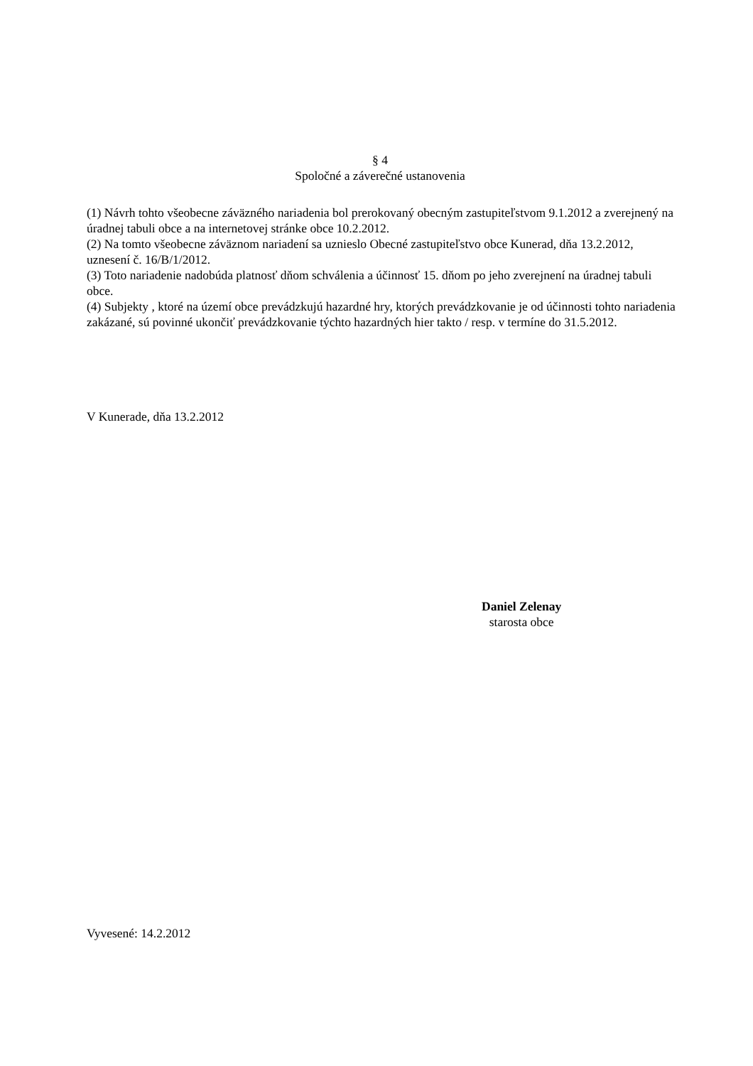§ 4
Spoločné a záverečné ustanovenia
(1) Návrh tohto všeobecne záväzného nariadenia bol prerokovaný obecným zastupiteľstvom 9.1.2012 a zverejnený na úradnej tabuli obce a na internetovej stránke obce 10.2.2012.
(2) Na tomto všeobecne záväznom nariadení sa uznieslo Obecné zastupiteľstvo obce Kunerad, dňa 13.2.2012, uznesení č. 16/B/1/2012.
(3) Toto nariadenie nadobúda platnosť dňom schválenia a účinnosť 15. dňom po jeho zverejnení na úradnej tabuli obce.
(4) Subjekty , ktoré na území obce prevádzkujú hazardné hry, ktorých prevádzkovanie je od účinnosti tohto nariadenia zakázané, sú povinné ukončiť prevádzkovanie týchto hazardných hier takto / resp. v termíne do 31.5.2012.
V Kunerade, dňa 13.2.2012
Daniel Zelenay
starosta obce
Vyvesené: 14.2.2012